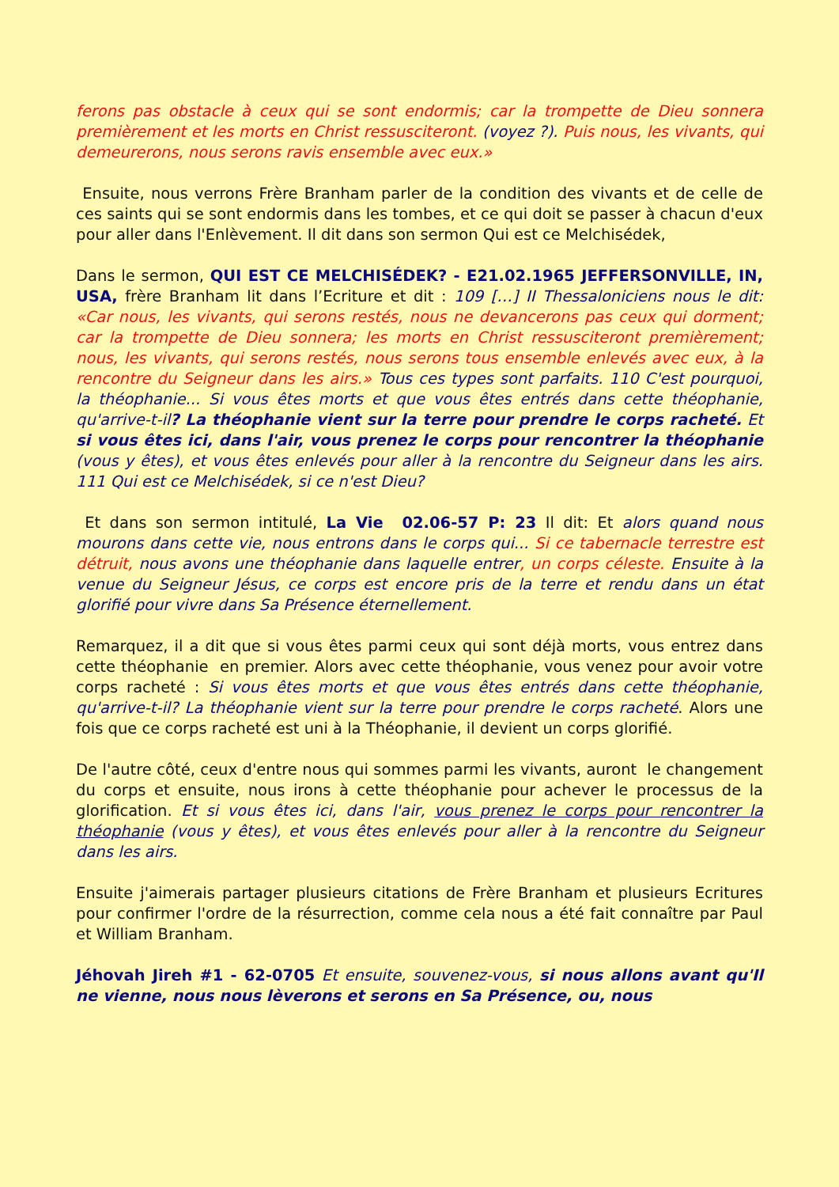ferons pas obstacle à ceux qui se sont endormis; car la trompette de Dieu sonnera premièrement et les morts en Christ ressusciteront. (voyez ?). Puis nous, les vivants, qui demeurerons, nous serons ravis ensemble avec eux.»
Ensuite, nous verrons Frère Branham parler de la condition des vivants et de celle de ces saints qui se sont endormis dans les tombes, et ce qui doit se passer à chacun d'eux pour aller dans l'Enlèvement. Il dit dans son sermon Qui est ce Melchisédek,
Dans le sermon, QUI EST CE MELCHISÉDEK? - E21.02.1965 JEFFERSONVILLE, IN, USA, frère Branham lit dans l’Ecriture et dit : 109 […] II Thessaloniciens nous le dit: «Car nous, les vivants, qui serons restés, nous ne devancerons pas ceux qui dorment; car la trompette de Dieu sonnera; les morts en Christ ressusciteront premièrement; nous, les vivants, qui serons restés, nous serons tous ensemble enlevés avec eux, à la rencontre du Seigneur dans les airs.» Tous ces types sont parfaits. 110 C'est pourquoi, la théophanie... Si vous êtes morts et que vous êtes entrés dans cette théophanie, qu'arrive-t-il? La théophanie vient sur la terre pour prendre le corps racheté. Et si vous êtes ici, dans l'air, vous prenez le corps pour rencontrer la théophanie (vous y êtes), et vous êtes enlevés pour aller à la rencontre du Seigneur dans les airs. 111 Qui est ce Melchisédek, si ce n'est Dieu?
Et dans son sermon intitulé, La Vie 02.06-57 P: 23 Il dit: Et alors quand nous mourons dans cette vie, nous entrons dans le corps qui... Si ce tabernacle terrestre est détruit, nous avons une théophanie dans laquelle entrer, un corps céleste. Ensuite à la venue du Seigneur Jésus, ce corps est encore pris de la terre et rendu dans un état glorifié pour vivre dans Sa Présence éternellement.
Remarquez, il a dit que si vous êtes parmi ceux qui sont déjà morts, vous entrez dans cette théophanie en premier. Alors avec cette théophanie, vous venez pour avoir votre corps racheté : Si vous êtes morts et que vous êtes entrés dans cette théophanie, qu'arrive-t-il? La théophanie vient sur la terre pour prendre le corps racheté. Alors une fois que ce corps racheté est uni à la Théophanie, il devient un corps glorifié.
De l'autre côté, ceux d'entre nous qui sommes parmi les vivants, auront le changement du corps et ensuite, nous irons à cette théophanie pour achever le processus de la glorification. Et si vous êtes ici, dans l'air, vous prenez le corps pour rencontrer la théophanie (vous y êtes), et vous êtes enlevés pour aller à la rencontre du Seigneur dans les airs.
Ensuite j'aimerais partager plusieurs citations de Frère Branham et plusieurs Ecritures pour confirmer l'ordre de la résurrection, comme cela nous a été fait connaître par Paul et William Branham.
Jéhovah Jireh #1 - 62-0705 Et ensuite, souvenez-vous, si nous allons avant qu'Il ne vienne, nous nous lèverons et serons en Sa Présence, ou, nous